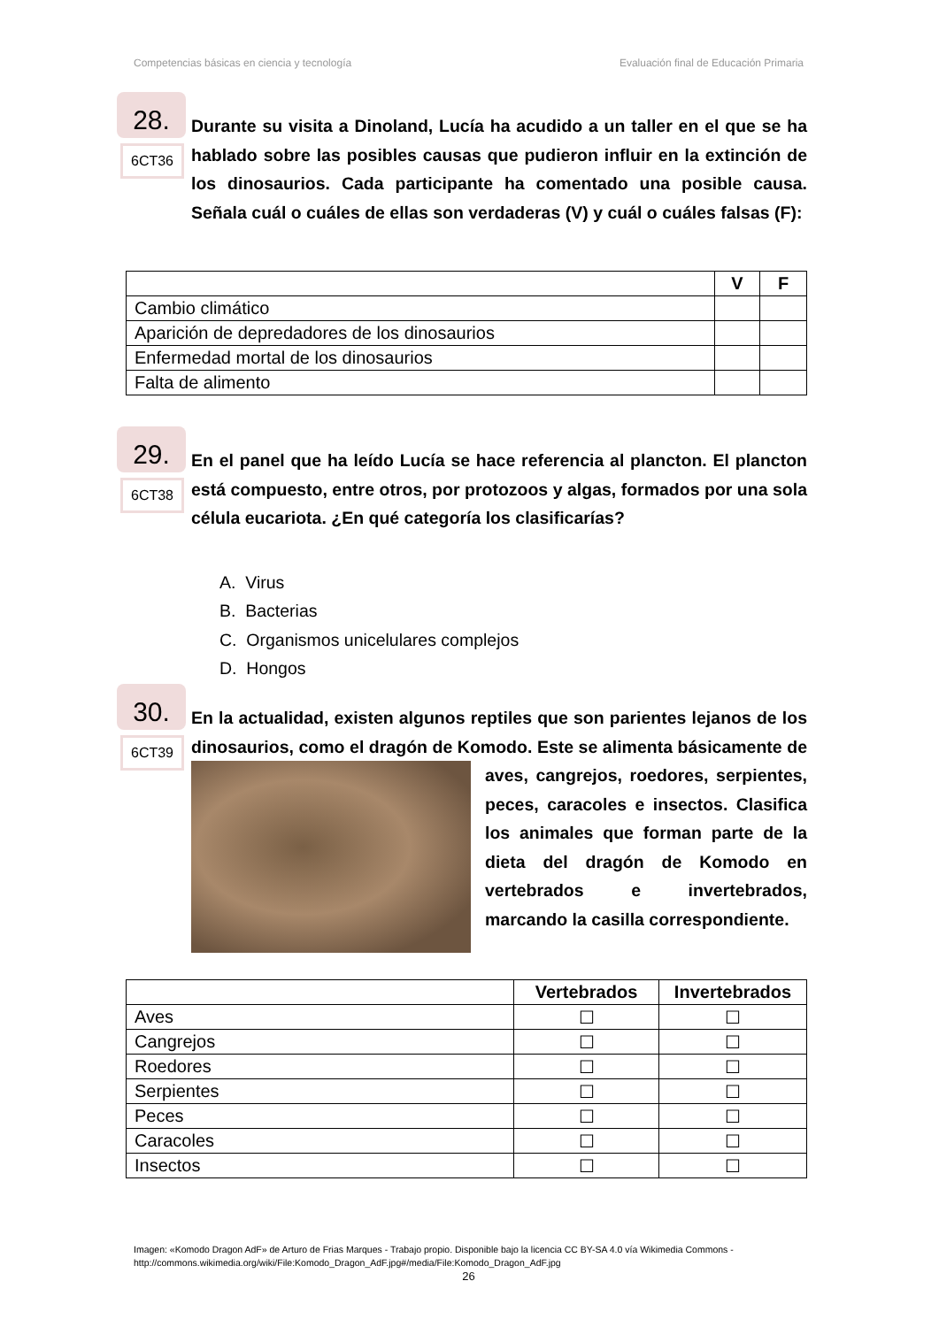Competencias básicas en ciencia y tecnología Evaluación final de Educación Primaria
28.
6CT36
Durante su visita a Dinoland, Lucía ha acudido a un taller en el que se ha hablado sobre las posibles causas que pudieron influir en la extinción de los dinosaurios. Cada participante ha comentado una posible causa. Señala cuál o cuáles de ellas son verdaderas (V) y cuál o cuáles falsas (F):
| | V | F |
| --- | --- | --- |
| Cambio climático | | |
| Aparición de depredadores de los dinosaurios | | |
| Enfermedad mortal de los dinosaurios | | |
| Falta de alimento | | |
29.
6CT38
En el panel que ha leído Lucía se hace referencia al plancton. El plancton está compuesto, entre otros, por protozoos y algas, formados por una sola célula eucariota. ¿En qué categoría los clasificarías?
A. Virus
B. Bacterias
C. Organismos unicelulares complejos
D. Hongos
30.
6CT39
En la actualidad, existen algunos reptiles que son parientes lejanos de los dinosaurios, como el dragón de Komodo.
Este se alimenta básicamente de aves, cangrejos, roedores, serpientes, peces, caracoles e insectos. Clasifica los animales que forman parte de la dieta del dragón de Komodo en vertebrados e invertebrados, marcando la casilla correspondiente.
| | Vertebrados | Invertebrados |
| --- | --- | --- |
| Aves | ☐ | ☐ |
| Cangrejos | ☐ | ☐ |
| Roedores | ☐ | ☐ |
| Serpientes | ☐ | ☐ |
| Peces | ☐ | ☐ |
| Caracoles | ☐ | ☐ |
| Insectos | ☐ | ☐ |
Imagen: «Komodo Dragon AdF» de Arturo de Frias Marques - Trabajo propio. Disponible bajo la licencia CC BY-SA 4.0 vía Wikimedia Commons -
http://commons.wikimedia.org/wiki/File:Komodo_Dragon_AdF.jpg#/media/File:Komodo_Dragon_AdF.jpg
26